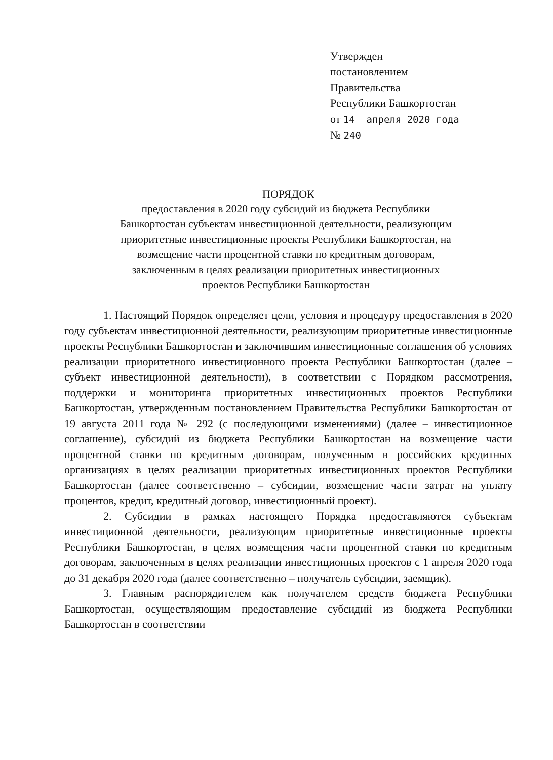Утвержден
постановлением
Правительства
Республики Башкортостан
от 14 апреля 2020 года
№ 240
ПОРЯДОК
предоставления в 2020 году субсидий из бюджета Республики
Башкортостан субъектам инвестиционной деятельности, реализующим
приоритетные инвестиционные проекты Республики Башкортостан, на
возмещение части процентной ставки по кредитным договорам,
заключенным в целях реализации приоритетных инвестиционных
проектов Республики Башкортостан
1. Настоящий Порядок определяет цели, условия и процедуру предоставления в 2020 году субъектам инвестиционной деятельности, реализующим приоритетные инвестиционные проекты Республики Башкортостан и заключившим инвестиционные соглашения об условиях реализации приоритетного инвестиционного проекта Республики Башкортостан (далее – субъект инвестиционной деятельности), в соответствии с Порядком рассмотрения, поддержки и мониторинга приоритетных инвестиционных проектов Республики Башкортостан, утвержденным постановлением Правительства Республики Башкортостан от 19 августа 2011 года № 292 (с последующими изменениями) (далее – инвестиционное соглашение), субсидий из бюджета Республики Башкортостан на возмещение части процентной ставки по кредитным договорам, полученным в российских кредитных организациях в целях реализации приоритетных инвестиционных проектов Республики Башкортостан (далее соответственно – субсидии, возмещение части затрат на уплату процентов, кредит, кредитный договор, инвестиционный проект).
2. Субсидии в рамках настоящего Порядка предоставляются субъектам инвестиционной деятельности, реализующим приоритетные инвестиционные проекты Республики Башкортостан, в целях возмещения части процентной ставки по кредитным договорам, заключенным в целях реализации инвестиционных проектов с 1 апреля 2020 года до 31 декабря 2020 года (далее соответственно – получатель субсидии, заемщик).
3. Главным распорядителем как получателем средств бюджета Республики Башкортостан, осуществляющим предоставление субсидий из бюджета Республики Башкортостан в соответствии